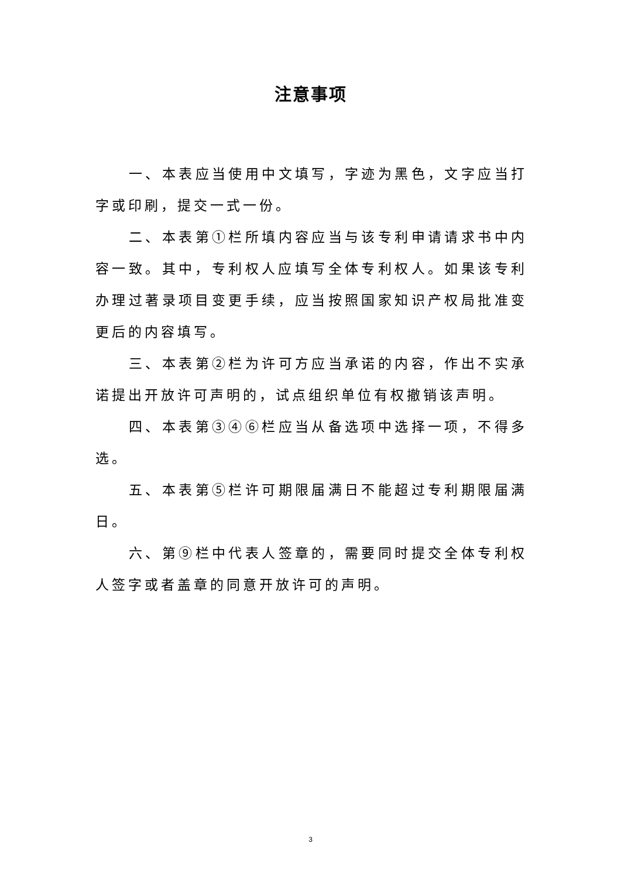注意事项
一、本表应当使用中文填写，字迹为黑色，文字应当打字或印刷，提交一式一份。
二、本表第①栏所填内容应当与该专利申请请求书中内容一致。其中，专利权人应填写全体专利权人。如果该专利办理过著录项目变更手续，应当按照国家知识产权局批准变更后的内容填写。
三、本表第②栏为许可方应当承诺的内容，作出不实承诺提出开放许可声明的，试点组织单位有权撤销该声明。
四、本表第③④⑥栏应当从备选项中选择一项，不得多选。
五、本表第⑤栏许可期限届满日不能超过专利期限届满日。
六、第⑨栏中代表人签章的，需要同时提交全体专利权人签字或者盖章的同意开放许可的声明。
3